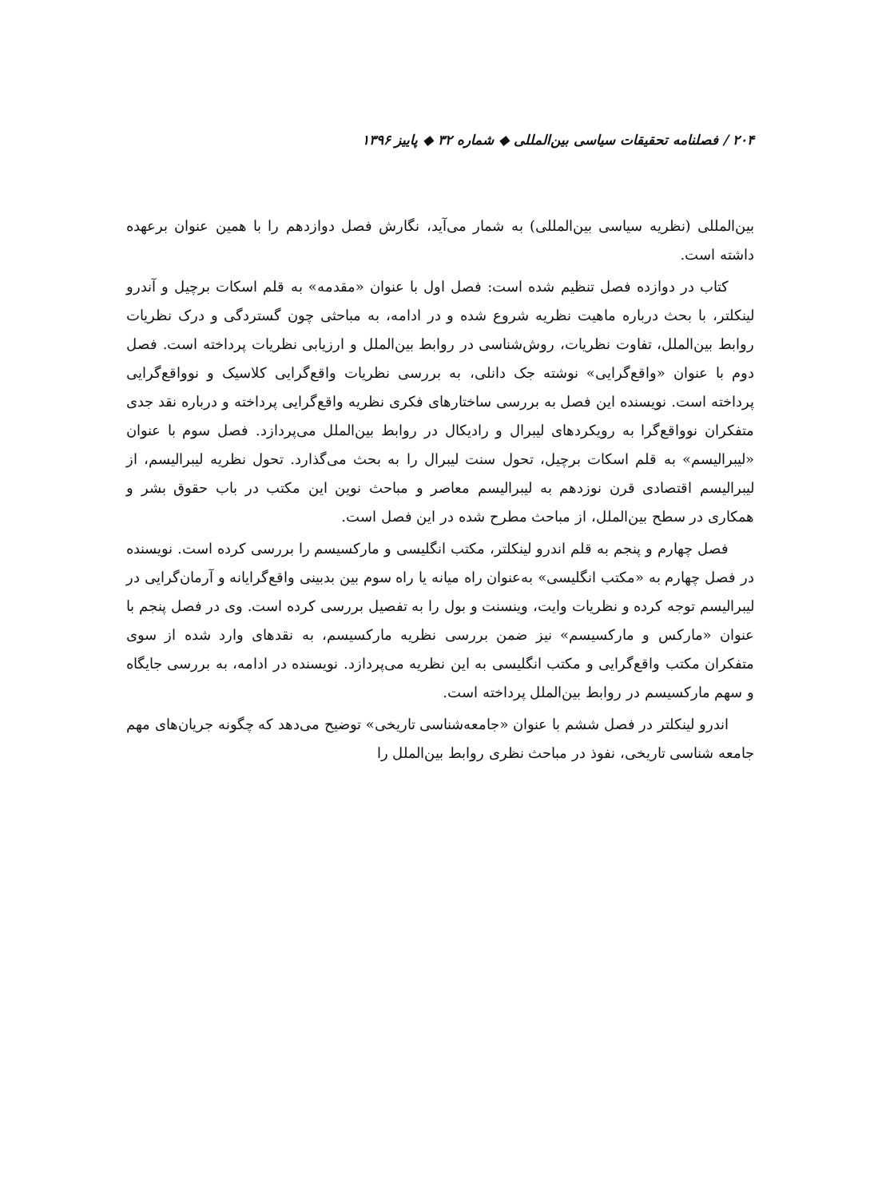۲۰۴ / فصلنامه تحقیقات سیاسی بین‌المللی ◆ شماره ۳۲ ◆ پاییز ۱۳۹۶
بین‌المللی (نظریه سیاسی بین‌المللی) به شمار می‌آید، نگارش فصل دوازدهم را با همین عنوان برعهده داشته است.
کتاب در دوازده فصل تنظیم شده است: فصل اول با عنوان «مقدمه» به قلم اسکات برچیل و آندرو لینکلتر، با بحث درباره ماهیت نظریه شروع شده و در ادامه، به مباحثی چون گستردگی و درک نظریات روابط بین‌الملل، تفاوت نظریات، روش‌شناسی در روابط بین‌الملل و ارزیابی نظریات پرداخته است. فصل دوم با عنوان «واقع‌گرایی» نوشته جک دانلی، به بررسی نظریات واقع‌گرایی کلاسیک و نوواقع‌گرایی پرداخته است. نویسنده این فصل به بررسی ساختارهای فکری نظریه واقع‌گرایی پرداخته و درباره نقد جدی متفکران نوواقع‌گرا به رویکردهای لیبرال و رادیکال در روابط بین‌الملل می‌پردازد. فصل سوم با عنوان «لیبرالیسم» به قلم اسکات برچیل، تحول سنت لیبرال را به بحث می‌گذارد. تحول نظریه لیبرالیسم، از لیبرالیسم اقتصادی قرن نوزدهم به لیبرالیسم معاصر و مباحث نوین این مکتب در باب حقوق بشر و همکاری در سطح بین‌الملل، از مباحث مطرح شده در این فصل است.
فصل چهارم و پنجم به قلم اندرو لینکلتر، مکتب انگلیسی و مارکسیسم را بررسی کرده است. نویسنده در فصل چهارم به «مکتب انگلیسی» به‌عنوان راه میانه یا راه سوم بین بدبینی واقع‌گرایانه و آرمان‌گرایی در لیبرالیسم توجه کرده و نظریات وایت، وینسنت و بول را به تفصیل بررسی کرده است. وی در فصل پنجم با عنوان «مارکس و مارکسیسم» نیز ضمن بررسی نظریه مارکسیسم، به نقدهای وارد شده از سوی متفکران مکتب واقع‌گرایی و مکتب انگلیسی به این نظریه می‌پردازد. نویسنده در ادامه، به بررسی جایگاه و سهم مارکسیسم در روابط بین‌الملل پرداخته است.
اندرو لینکلتر در فصل ششم با عنوان «جامعه‌شناسی تاریخی» توضیح می‌دهد که چگونه جریان‌های مهم جامعه شناسی تاریخی، نفوذ در مباحث نظری روابط بین‌الملل را